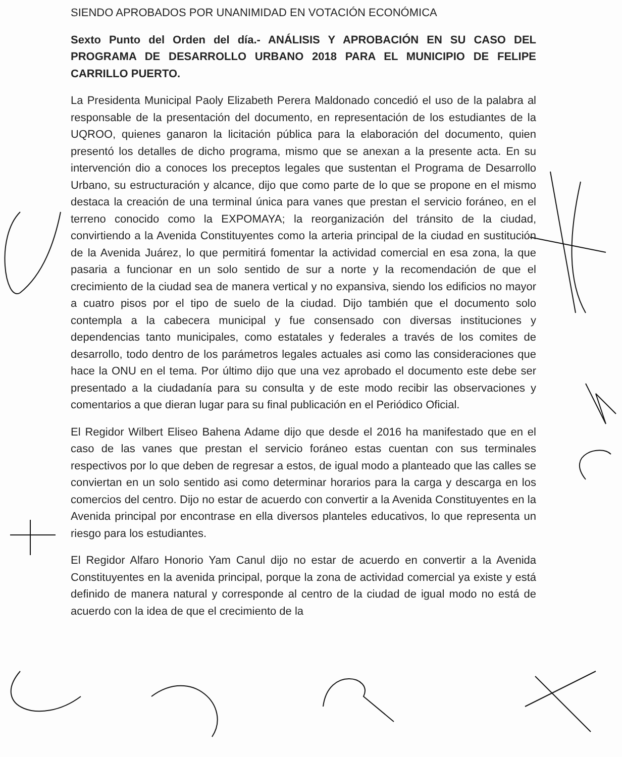SIENDO APROBADOS POR UNANIMIDAD EN VOTACIÓN ECONÓMICA
Sexto Punto del Orden del día.- ANÁLISIS Y APROBACIÓN EN SU CASO DEL PROGRAMA DE DESARROLLO URBANO 2018 PARA EL MUNICIPIO DE FELIPE CARRILLO PUERTO.
La Presidenta Municipal Paoly Elizabeth Perera Maldonado concedió el uso de la palabra al responsable de la presentación del documento, en representación de los estudiantes de la UQROO, quienes ganaron la licitación pública para la elaboración del documento, quien presentó los detalles de dicho programa, mismo que se anexan a la presente acta. En su intervención dio a conoces los preceptos legales que sustentan el Programa de Desarrollo Urbano, su estructuración y alcance, dijo que como parte de lo que se propone en el mismo destaca la creación de una terminal única para vanes que prestan el servicio foráneo, en el terreno conocido como la EXPOMAYA; la reorganización del tránsito de la ciudad, convirtiendo a la Avenida Constituyentes como la arteria principal de la ciudad en sustitución de la Avenida Juárez, lo que permitirá fomentar la actividad comercial en esa zona, la que pasaria a funcionar en un solo sentido de sur a norte y la recomendación de que el crecimiento de la ciudad sea de manera vertical y no expansiva, siendo los edificios no mayor a cuatro pisos por el tipo de suelo de la ciudad. Dijo también que el documento solo contempla a la cabecera municipal y fue consensado con diversas instituciones y dependencias tanto municipales, como estatales y federales a través de los comites de desarrollo, todo dentro de los parámetros legales actuales asi como las consideraciones que hace la ONU en el tema. Por último dijo que una vez aprobado el documento este debe ser presentado a la ciudadanía para su consulta y de este modo recibir las observaciones y comentarios a que dieran lugar para su final publicación en el Periódico Oficial.
El Regidor Wilbert Eliseo Bahena Adame dijo que desde el 2016 ha manifestado que en el caso de las vanes que prestan el servicio foráneo estas cuentan con sus terminales respectivos por lo que deben de regresar a estos, de igual modo a planteado que las calles se conviertan en un solo sentido asi como determinar horarios para la carga y descarga en los comercios del centro. Dijo no estar de acuerdo con convertir a la Avenida Constituyentes en la Avenida principal por encontrase en ella diversos planteles educativos, lo que representa un riesgo para los estudiantes.
El Regidor Alfaro Honorio Yam Canul dijo no estar de acuerdo en convertir a la Avenida Constituyentes en la avenida principal, porque la zona de actividad comercial ya existe y está definido de manera natural y corresponde al centro de la ciudad de igual modo no está de acuerdo con la idea de que el crecimiento de la